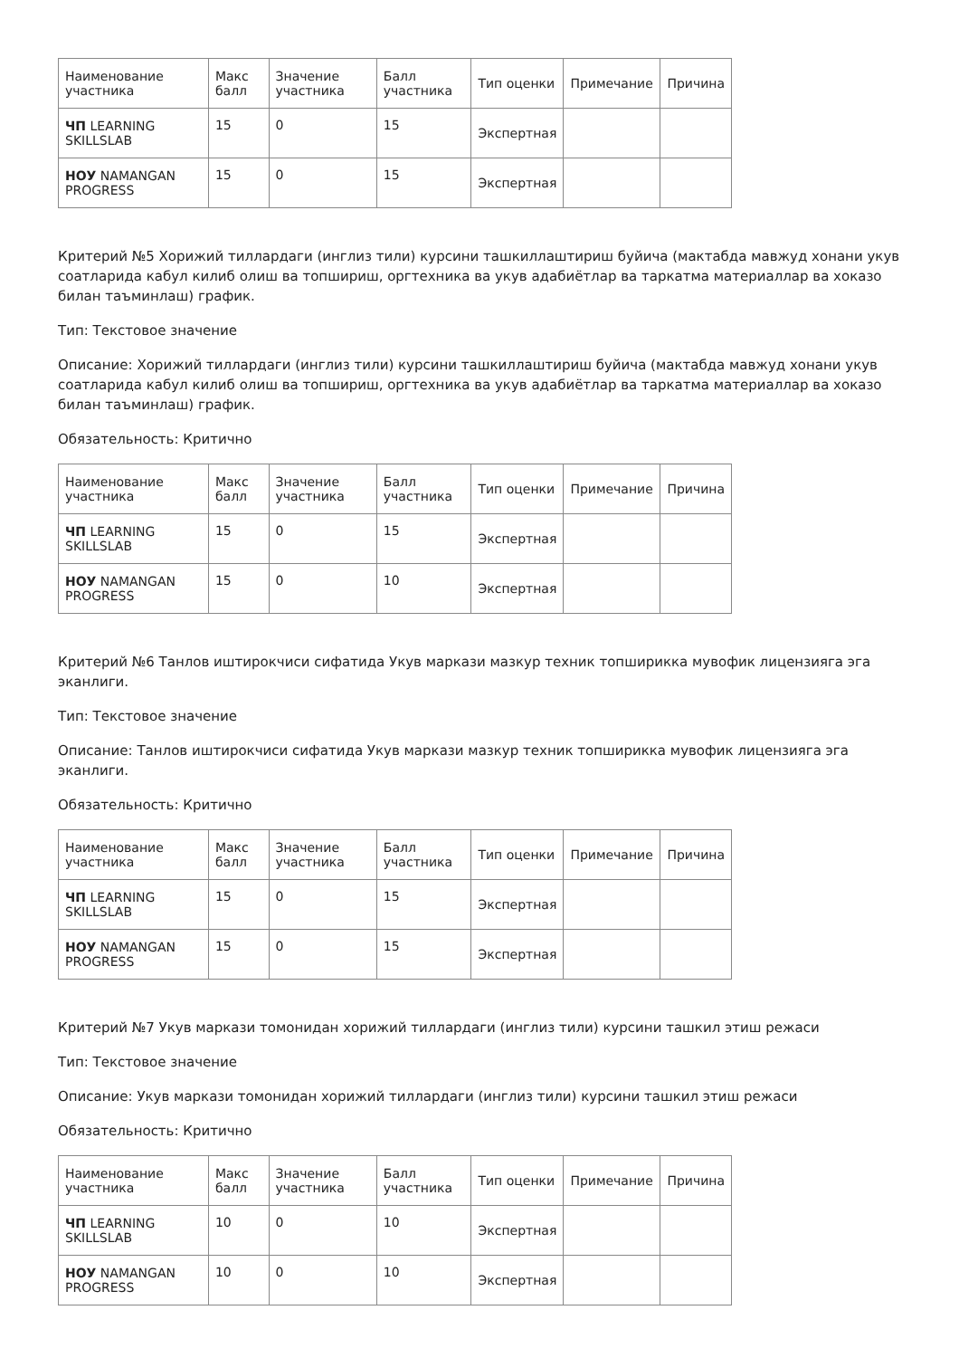| Наименование участника | Макс балл | Значение участника | Балл участника | Тип оценки | Примечание | Причина |
| --- | --- | --- | --- | --- | --- | --- |
| ЧП LEARNING SKILLSLAB | 15 | 0 | 15 | Экспертная | | |
| НОУ NAMANGAN PROGRESS | 15 | 0 | 15 | Экспертная | | |
Критерий №5 Хорижий тиллардаги (инглиз тили) курсини ташкиллаштириш буйича (мактабда мавжуд хонани укув соатларида кабул килиб олиш ва топшириш, оргтехника ва укув адабиётлар ва таркатма материаллар ва хоказо билан таъминлаш) график.
Тип: Текстовое значение
Описание: Хорижий тиллардаги (инглиз тили) курсини ташкиллаштириш буйича (мактабда мавжуд хонани укув соатларида кабул килиб олиш ва топшириш, оргтехника ва укув адабиётлар ва таркатма материаллар ва хоказо билан таъминлаш) график.
Обязательность: Критично
| Наименование участника | Макс балл | Значение участника | Балл участника | Тип оценки | Примечание | Причина |
| --- | --- | --- | --- | --- | --- | --- |
| ЧП LEARNING SKILLSLAB | 15 | 0 | 15 | Экспертная | | |
| НОУ NAMANGAN PROGRESS | 15 | 0 | 10 | Экспертная | | |
Критерий №6 Танлов иштирокчиси сифатида Укув маркази мазкур техник топширикка мувофик лицензияга эга эканлиги.
Тип: Текстовое значение
Описание: Танлов иштирокчиси сифатида Укув маркази мазкур техник топширикка мувофик лицензияга эга эканлиги.
Обязательность: Критично
| Наименование участника | Макс балл | Значение участника | Балл участника | Тип оценки | Примечание | Причина |
| --- | --- | --- | --- | --- | --- | --- |
| ЧП LEARNING SKILLSLAB | 15 | 0 | 15 | Экспертная | | |
| НОУ NAMANGAN PROGRESS | 15 | 0 | 15 | Экспертная | | |
Критерий №7 Укув маркази томонидан хорижий тиллардаги (инглиз тили) курсини ташкил этиш режаси
Тип: Текстовое значение
Описание: Укув маркази томонидан хорижий тиллардаги (инглиз тили) курсини ташкил этиш режаси
Обязательность: Критично
| Наименование участника | Макс балл | Значение участника | Балл участника | Тип оценки | Примечание | Причина |
| --- | --- | --- | --- | --- | --- | --- |
| ЧП LEARNING SKILLSLAB | 10 | 0 | 10 | Экспертная | | |
| НОУ NAMANGAN PROGRESS | 10 | 0 | 10 | Экспертная | | |